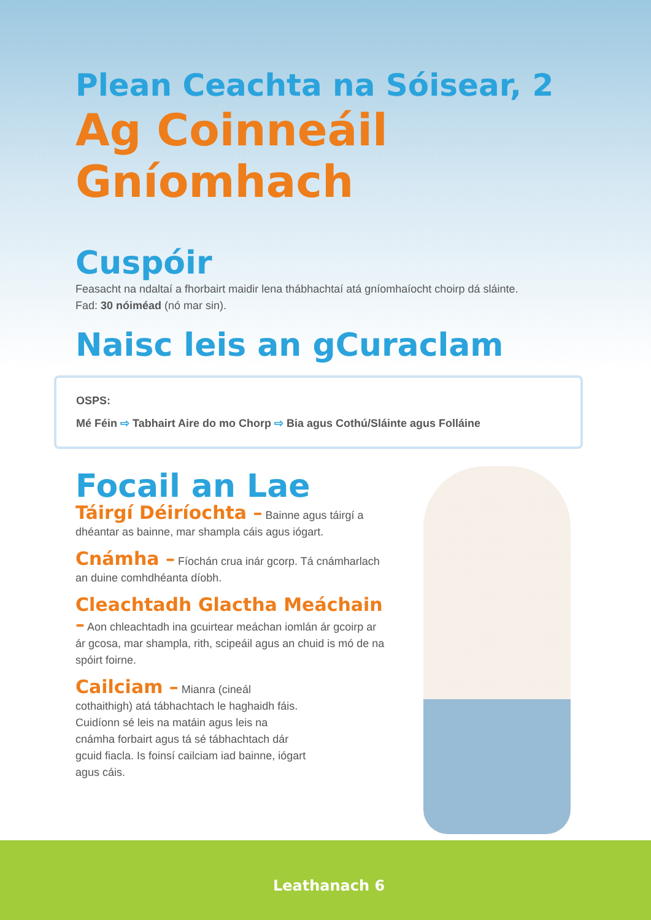Plean Ceachta na Sóisear, 2
Ag Coinneáil Gníomhach
Cuspóir
Feasacht na ndaltaí a fhorbairt maidir lena thábhachtaí atá gníomhaíocht choirp dá sláinte.
Fad: 30 nóiméad (nó mar sin).
Naisc leis an gCuraclam
OSPS:
Mé Féin ⇨ Tabhairt Aire do mo Chorp ⇨ Bia agus Cothú/Sláinte agus Folláine
Focail an Lae
Táirgí Déiríochta – Bainne agus táirgí a dhéantar as bainne, mar shampla cáis agus iógart.
Cnámha – Fíochán crua inár gcorp. Tá cnámharlach an duine comhdhéanta díobh.
Cleachtadh Glactha Meáchain – Aon chleachtadh ina gcuirtear meáchan iomlán ár gcoirp ar ár gcosa, mar shampla, rith, scipeáil agus an chuid is mó de na spóirt foirne.
Cailciam – Mianra (cineál cothaithigh) atá tábhachtach le haghaidh fáis. Cuidíonn sé leis na matáin agus leis na cnámha forbairt agus tá sé tábhachtach dár gcuid fiacla. Is foinsí cailciam iad bainne, iógart agus cáis.
Leathanach 6